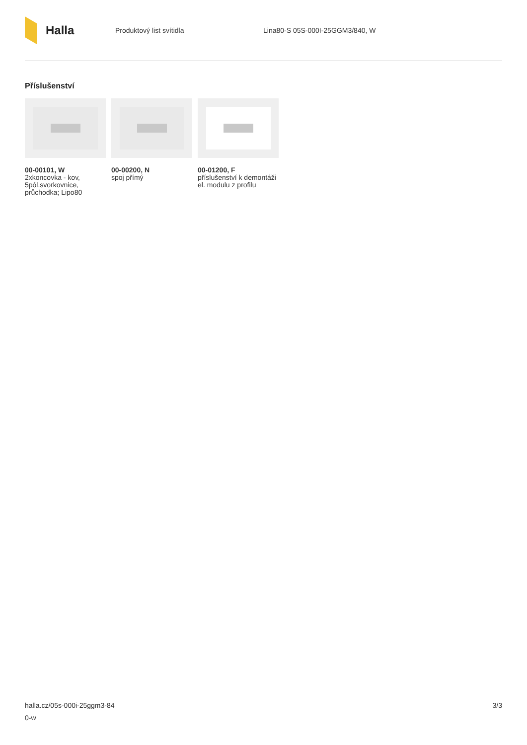Halla
Produktový list svítidla
Lina80-S 05S-000I-25GGM3/840, W
Příslušenství
00-00101, W
2xkoncovka - kov, 5pól.svorkovnice, průchodka; Lipo80
00-00200, N
spoj přímý
00-01200, F
příslušenství k demontáži el. modulu z profilu
halla.cz/05s-000i-25ggm3-84
0-w
3/3